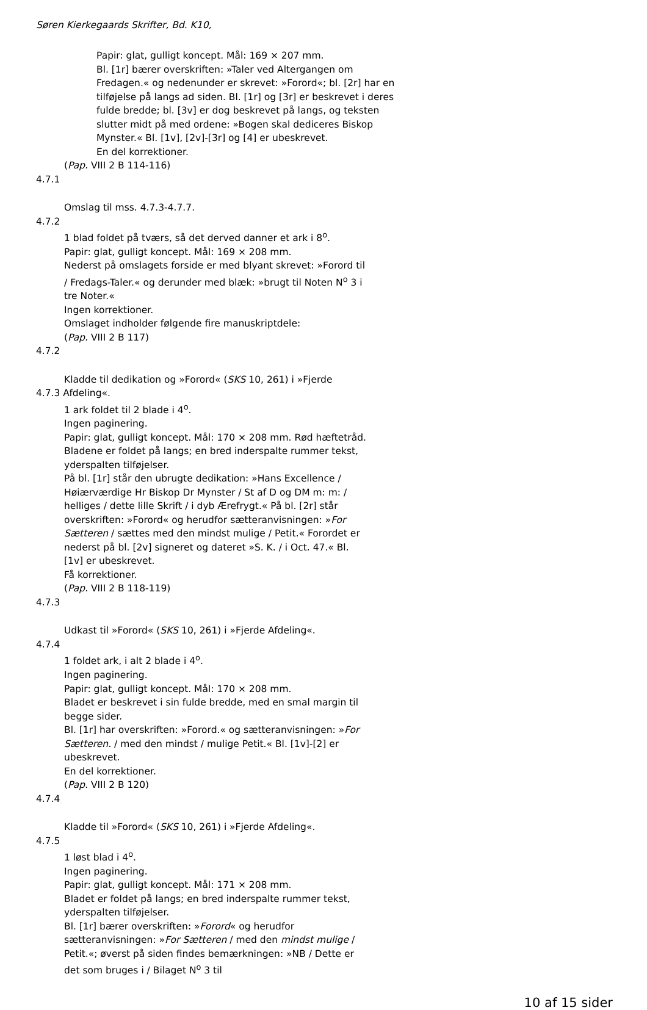Søren Kierkegaards Skrifter, Bd. K10,
Papir: glat, gulligt koncept. Mål: 169 × 207 mm.
Bl. [1r] bærer overskriften: »Taler ved Altergangen om Fredagen.« og nedenunder er skrevet: »Forord«; bl. [2r] har en tilføjelse på langs ad siden. Bl. [1r] og [3r] er beskrevet i deres fulde bredde; bl. [3v] er dog beskrevet på langs, og teksten slutter midt på med ordene: »Bogen skal dediceres Biskop Mynster.« Bl. [1v], [2v]-[3r] og [4] er ubeskrevet.
En del korrektioner.
(Pap. VIII 2 B 114-116)
4.7.1
Omslag til mss. 4.7.3-4.7.7.
4.7.2
1 blad foldet på tværs, så det derved danner et ark i 8<sup>o</sup>.
Papir: glat, gulligt koncept. Mål: 169 × 208 mm.
Nederst på omslagets forside er med blyant skrevet: »Forord til / Fredags-Taler.« og derunder med blæk: »brugt til Noten N<sup>o</sup> 3 i tre Noter.«
Ingen korrektioner.
Omslaget indholder følgende fire manuskriptdele:
(Pap. VIII 2 B 117)
4.7.2
Kladde til dedikation og »Forord« (SKS 10, 261) i »Fjerde
4.7.3 Afdeling«.
1 ark foldet til 2 blade i 4<sup>o</sup>.
Ingen paginering.
Papir: glat, gulligt koncept. Mål: 170 × 208 mm. Rød hæftetråd.
Bladene er foldet på langs; en bred inderspalte rummer tekst, yderspalten tilføjelser.
På bl. [1r] står den ubrugte dedikation: »Hans Excellence / Høiærværdige Hr Biskop Dr Mynster / St af D og DM m: m: / helliges / dette lille Skrift / i dyb Ærefrygt.« På bl. [2r] står overskriften: »Forord« og herudfor sætteranvisningen: »For Sætteren / sættes med den mindst mulige / Petit.« Forordet er nederst på bl. [2v] signeret og dateret »S. K. / i Oct. 47.« Bl. [1v] er ubeskrevet.
Få korrektioner.
(Pap. VIII 2 B 118-119)
4.7.3
Udkast til »Forord« (SKS 10, 261) i »Fjerde Afdeling«.
4.7.4
1 foldet ark, i alt 2 blade i 4<sup>o</sup>.
Ingen paginering.
Papir: glat, gulligt koncept. Mål: 170 × 208 mm.
Bladet er beskrevet i sin fulde bredde, med en smal margin til begge sider.
Bl. [1r] har overskriften: »Forord.« og sætteranvisningen: »For Sætteren. / med den mindst / mulige Petit.« Bl. [1v]-[2] er ubeskrevet.
En del korrektioner.
(Pap. VIII 2 B 120)
4.7.4
Kladde til »Forord« (SKS 10, 261) i »Fjerde Afdeling«.
4.7.5
1 løst blad i 4<sup>o</sup>.
Ingen paginering.
Papir: glat, gulligt koncept. Mål: 171 × 208 mm.
Bladet er foldet på langs; en bred inderspalte rummer tekst, yderspalten tilføjelser.
Bl. [1r] bærer overskriften: »Forord« og herudfor sætteranvisningen: »For Sætteren / med den mindst mulige / Petit.«; øverst på siden findes bemærkningen: »NB / Dette er det som bruges i / Bilaget N<sup>o</sup> 3 til
10 af 15 sider